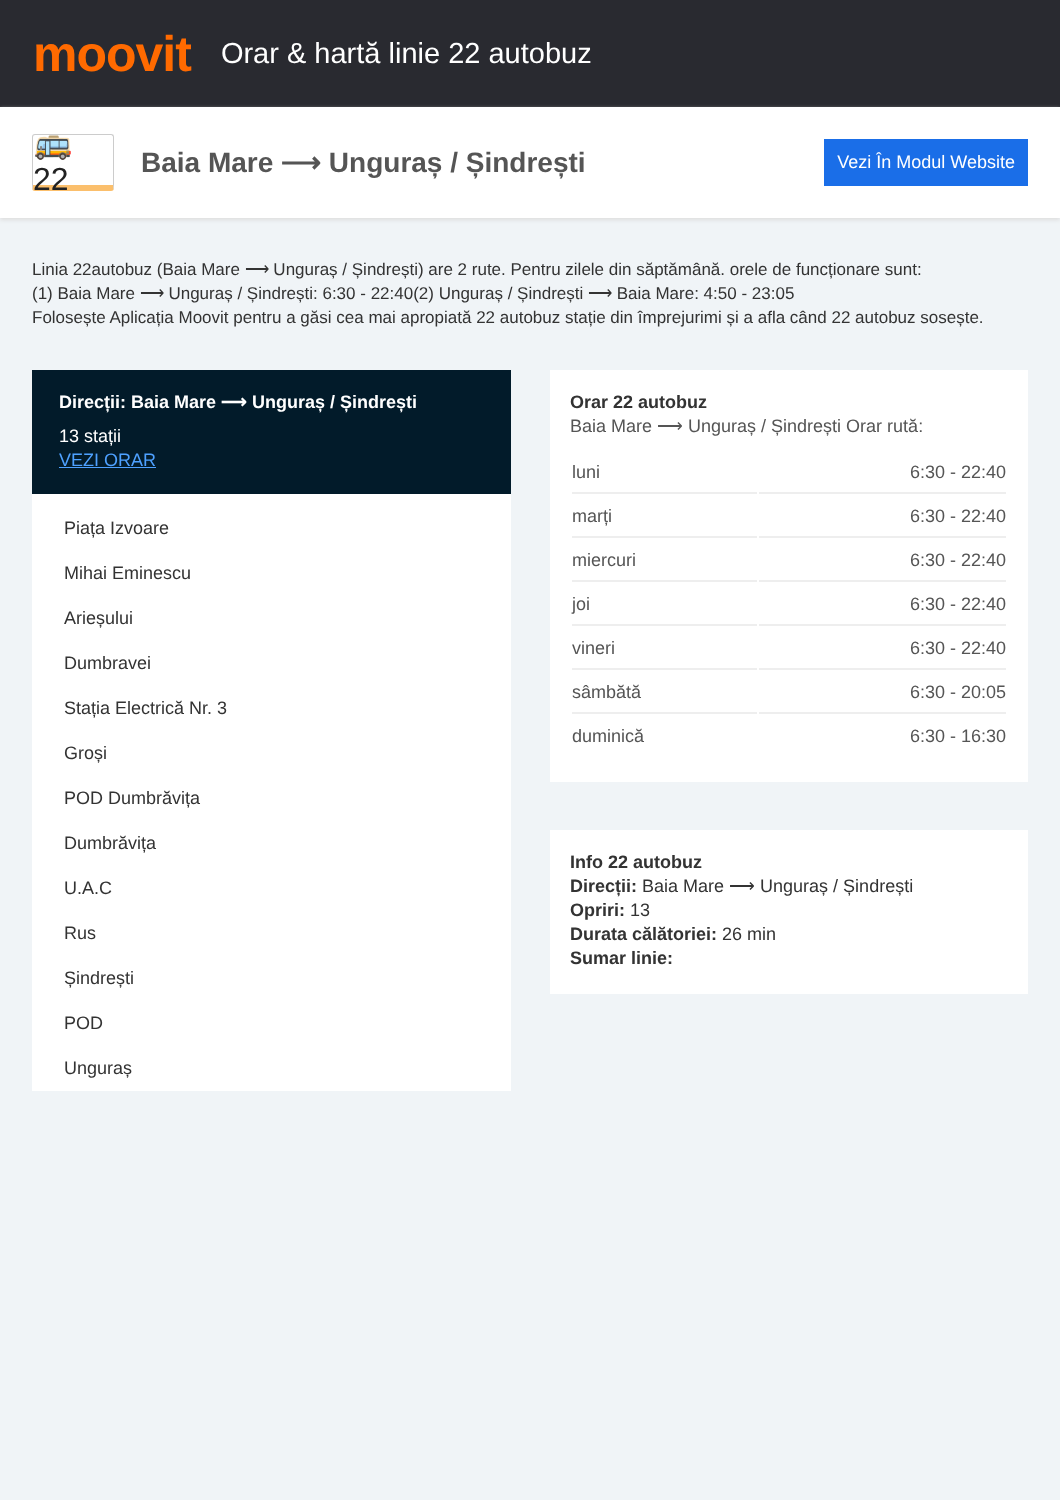moovit
Orar & hartă linie 22 autobuz
🚌 22
Baia Mare ⟶ Unguraș / Șindrești
Vezi În Modul Website
Linia 22autobuz (Baia Mare ⟶ Unguraș / Șindrești) are 2 rute. Pentru zilele din săptămână. orele de funcționare sunt:
(1) Baia Mare ⟶ Unguraș / Șindrești: 6:30 - 22:40(2) Unguraș / Șindrești ⟶ Baia Mare: 4:50 - 23:05
Folosește Aplicația Moovit pentru a găsi cea mai apropiată 22 autobuz stație din împrejurimi și a afla când 22 autobuz sosește.
Direcții: Baia Mare ⟶ Unguraș / Șindrești
13 stații
VEZI ORAR
Piața Izvoare
Mihai Eminescu
Arieșului
Dumbravei
Stația Electrică Nr. 3
Groși
POD Dumbrăvița
Dumbrăvița
U.A.C
Rus
Șindrești
POD
Unguraș
Orar 22 autobuz
Baia Mare ⟶ Unguraș / Șindrești Orar rută:
| luni | 6:30 - 22:40 |
| marți | 6:30 - 22:40 |
| miercuri | 6:30 - 22:40 |
| joi | 6:30 - 22:40 |
| vineri | 6:30 - 22:40 |
| sâmbătă | 6:30 - 20:05 |
| duminică | 6:30 - 16:30 |
Info 22 autobuz
Direcții: Baia Mare ⟶ Unguraș / Șindrești
Opriri: 13
Durata călătoriei: 26 min
Sumar linie: